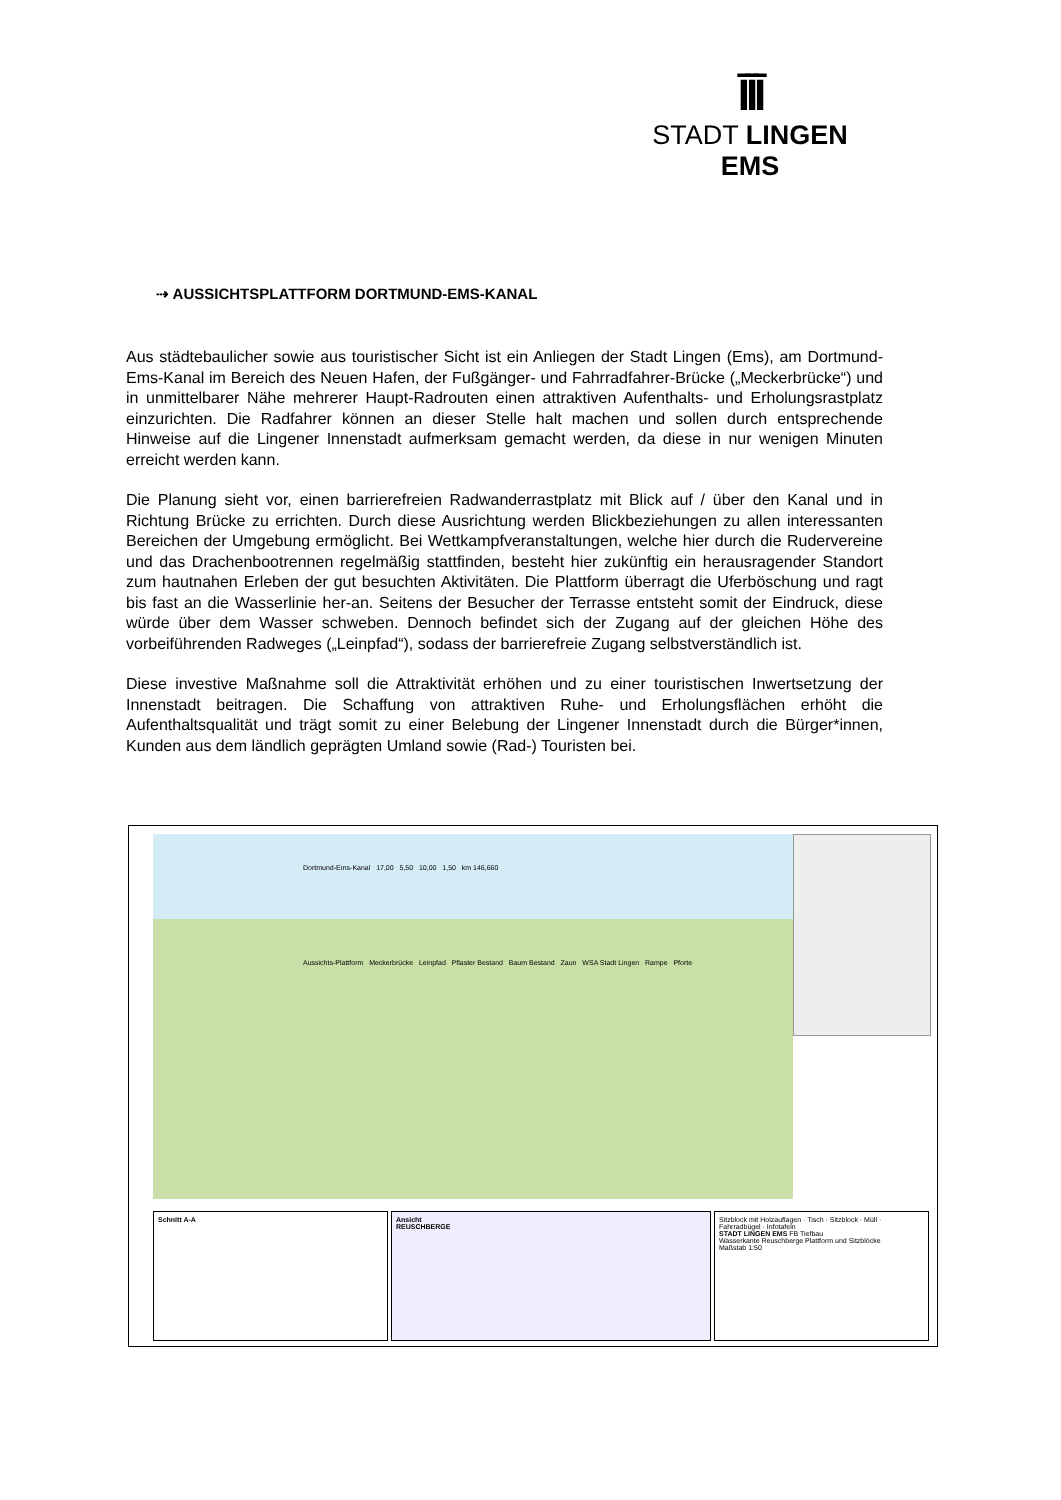ĪĪĪ
STADT LINGEN EMS
⇢ AUSSICHTSPLATTFORM DORTMUND-EMS-KANAL
Aus städtebaulicher sowie aus touristischer Sicht ist ein Anliegen der Stadt Lingen (Ems), am Dortmund-Ems-Kanal im Bereich des Neuen Hafen, der Fußgänger- und Fahrradfahrer-Brücke („Meckerbrücke“) und in unmittelbarer Nähe mehrerer Haupt-Radrouten einen attraktiven Aufenthalts- und Erholungsrastplatz einzurichten. Die Radfahrer können an dieser Stelle halt machen und sollen durch entsprechende Hinweise auf die Lingener Innenstadt aufmerksam gemacht werden, da diese in nur wenigen Minuten erreicht werden kann.
Die Planung sieht vor, einen barrierefreien Radwanderrastplatz mit Blick auf / über den Kanal und in Richtung Brücke zu errichten. Durch diese Ausrichtung werden Blickbeziehungen zu allen interessanten Bereichen der Umgebung ermöglicht. Bei Wettkampfveranstaltungen, welche hier durch die Rudervereine und das Drachenbootrennen regelmäßig stattfinden, besteht hier zukünftig ein herausragender Standort zum hautnahen Erleben der gut besuchten Aktivitäten. Die Plattform überragt die Uferböschung und ragt bis fast an die Wasserlinie her-an. Seitens der Besucher der Terrasse entsteht somit der Eindruck, diese würde über dem Wasser schweben. Dennoch befindet sich der Zugang auf der gleichen Höhe des vorbeiführenden Radweges („Leinpfad“), sodass der barrierefreie Zugang selbstverständlich ist.
Diese investive Maßnahme soll die Attraktivität erhöhen und zu einer touristischen Inwertsetzung der Innenstadt beitragen. Die Schaffung von attraktiven Ruhe- und Erholungsflächen erhöht die Aufenthaltsqualität und trägt somit zu einer Belebung der Lingener Innenstadt durch die Bürger*innen, Kunden aus dem ländlich geprägten Umland sowie (Rad-) Touristen bei.
Dortmund-Ems-Kanal 17,00 5,50 10,00 1,50 km 146,660
Aussichts-Plattform Meckerbrücke Leinpfad Pflaster Bestand Baum Bestand Zaun WSA Stadt Lingen Rampe Pforte
Schnitt A-A
Ansicht
REUSCHBERGE
Sitzblock mit Holzauflagen · Tisch · Sitzblock · Müll · Fahrradbügel · Infotafeln
STADT LINGEN EMS FB Tiefbau
Wasserkante Reuschberge Plattform und Sitzblöcke
Maßstab 1:50